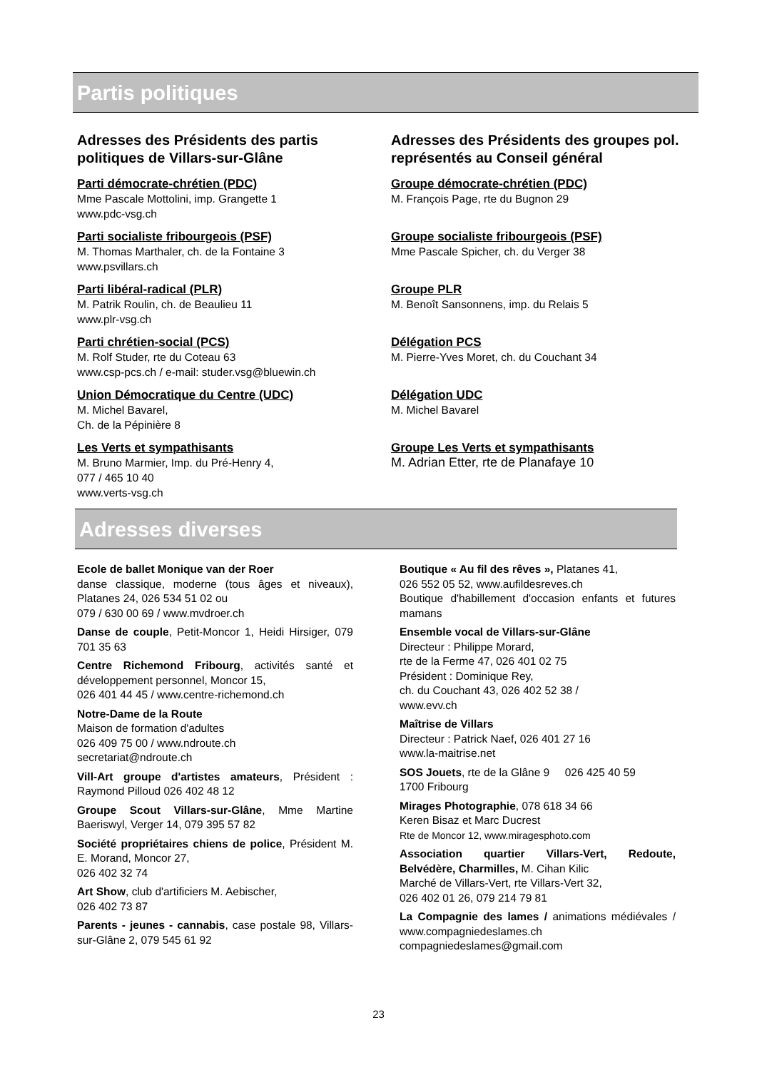Partis politiques
Adresses des Présidents des partis politiques de Villars-sur-Glâne
Parti démocrate-chrétien (PDC)
Mme Pascale Mottolini, imp. Grangette 1
www.pdc-vsg.ch
Parti socialiste fribourgeois (PSF)
M. Thomas Marthaler, ch. de la Fontaine 3
www.psvillars.ch
Parti libéral-radical (PLR)
M. Patrik Roulin, ch. de Beaulieu 11
www.plr-vsg.ch
Parti chrétien-social (PCS)
M. Rolf Studer, rte du Coteau 63
www.csp-pcs.ch / e-mail: studer.vsg@bluewin.ch
Union Démocratique du Centre (UDC)
M. Michel Bavarel,
Ch. de la Pépinière 8
Les Verts et sympathisants
M. Bruno Marmier, Imp. du Pré-Henry 4,
077 / 465 10 40
www.verts-vsg.ch
Adresses des Présidents des groupes pol. représentés au Conseil général
Groupe démocrate-chrétien (PDC)
M. François Page, rte du Bugnon 29
Groupe socialiste fribourgeois (PSF)
Mme Pascale Spicher, ch. du Verger 38
Groupe PLR
M. Benoît Sansonnens, imp. du Relais 5
Délégation PCS
M. Pierre-Yves Moret, ch. du Couchant 34
Délégation UDC
M. Michel Bavarel
Groupe Les Verts et sympathisants
M. Adrian Etter, rte de Planafaye 10
Adresses diverses
Ecole de ballet Monique van der Roer
danse classique, moderne (tous âges et niveaux), Platanes 24, 026 534 51 02 ou
079 / 630 00 69 / www.mvdroer.ch
Danse de couple, Petit-Moncor 1, Heidi Hirsiger, 079 701 35 63
Centre Richemond Fribourg, activités santé et développement personnel, Moncor 15,
026 401 44 45 / www.centre-richemond.ch
Notre-Dame de la Route
Maison de formation d'adultes
026 409 75 00 / www.ndroute.ch
secretariat@ndroute.ch
Vill-Art groupe d'artistes amateurs, Président : Raymond Pilloud 026 402 48 12
Groupe Scout Villars-sur-Glâne, Mme Martine Baeriswyl, Verger 14, 079 395 57 82
Société propriétaires chiens de police, Président M. E. Morand, Moncor 27,
026 402 32 74
Art Show, club d'artificiers M. Aebischer,
026 402 73 87
Parents - jeunes - cannabis, case postale 98, Villars-sur-Glâne 2, 079 545 61 92
Boutique « Au fil des rêves », Platanes 41,
026 552 05 52, www.aufildesreves.ch
Boutique d'habillement d'occasion enfants et futures mamans
Ensemble vocal de Villars-sur-Glâne
Directeur : Philippe Morard,
rte de la Ferme 47, 026 401 02 75
Président : Dominique Rey,
ch. du Couchant 43, 026 402 52 38 /
www.evv.ch
Maîtrise de Villars
Directeur : Patrick Naef, 026 401 27 16
www.la-maitrise.net
SOS Jouets, rte de la Glâne 9 026 425 40 59
1700 Fribourg
Mirages Photographie, 078 618 34 66
Keren Bisaz et Marc Ducrest
Rte de Moncor 12, www.miragesphoto.com
Association quartier Villars-Vert, Redoute, Belvédère, Charmilles, M. Cihan Kilic
Marché de Villars-Vert, rte Villars-Vert 32,
026 402 01 26, 079 214 79 81
La Compagnie des lames / animations médiévales / www.compagniedeslames.ch
compagniedeslames@gmail.com
23